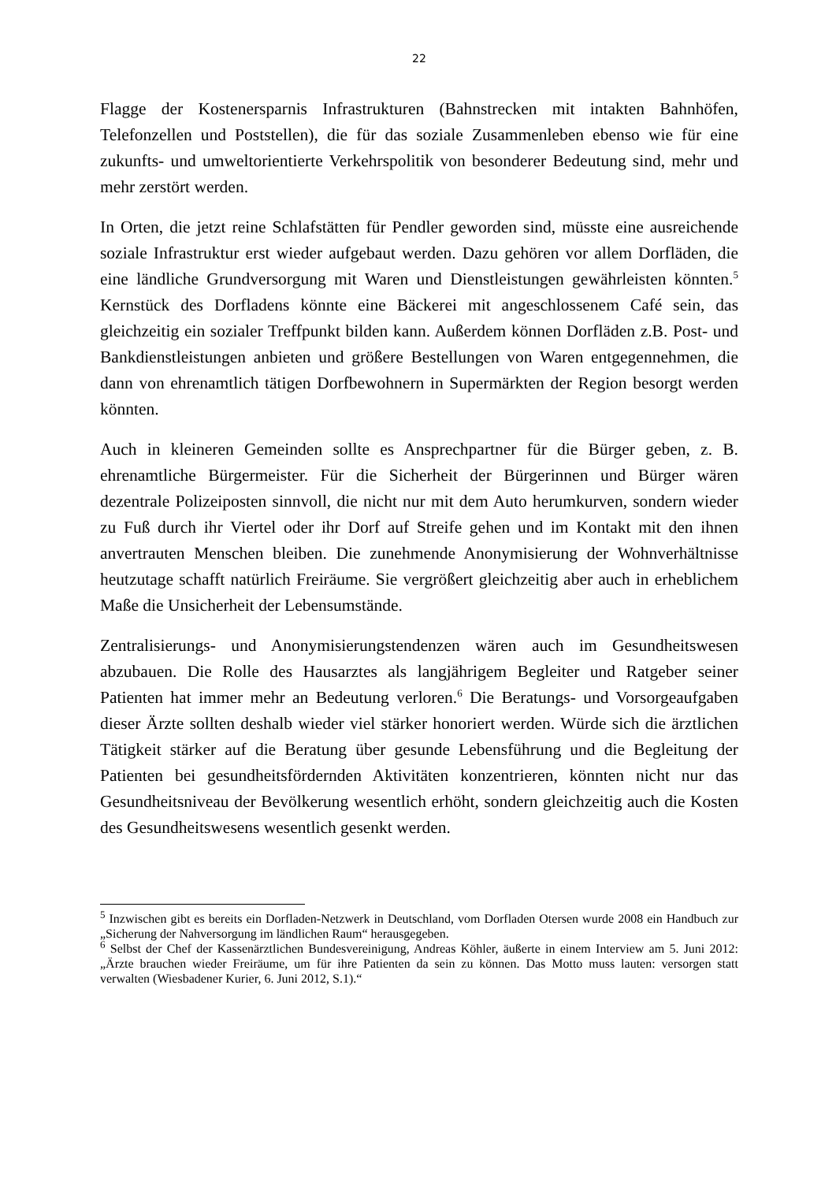22
Flagge der Kostenersparnis Infrastrukturen (Bahnstrecken mit intakten Bahnhöfen, Telefonzellen und Poststellen), die für das soziale Zusammenleben ebenso wie für eine zukunfts- und umweltorientierte Verkehrspolitik von besonderer Bedeutung sind, mehr und mehr zerstört werden.
In Orten, die jetzt reine Schlafstätten für Pendler geworden sind, müsste eine ausreichende soziale Infrastruktur erst wieder aufgebaut werden. Dazu gehören vor allem Dorfläden, die eine ländliche Grundversorgung mit Waren und Dienstleistungen gewährleisten könnten.<sup>5</sup> Kernstück des Dorfladens könnte eine Bäckerei mit angeschlossenem Café sein, das gleichzeitig ein sozialer Treffpunkt bilden kann. Außerdem können Dorfläden z.B. Post- und Bankdienstleistungen anbieten und größere Bestellungen von Waren entgegennehmen, die dann von ehrenamtlich tätigen Dorfbewohnern in Supermärkten der Region besorgt werden könnten.
Auch in kleineren Gemeinden sollte es Ansprechpartner für die Bürger geben, z. B. ehrenamtliche Bürgermeister. Für die Sicherheit der Bürgerinnen und Bürger wären dezentrale Polizeiposten sinnvoll, die nicht nur mit dem Auto herumkurven, sondern wieder zu Fuß durch ihr Viertel oder ihr Dorf auf Streife gehen und im Kontakt mit den ihnen anvertrauten Menschen bleiben. Die zunehmende Anonymisierung der Wohnverhältnisse heutzutage schafft natürlich Freiräume. Sie vergrößert gleichzeitig aber auch in erheblichem Maße die Unsicherheit der Lebensumstände.
Zentralisierungs- und Anonymisierungstendenzen wären auch im Gesundheitswesen abzubauen. Die Rolle des Hausarztes als langjährigem Begleiter und Ratgeber seiner Patienten hat immer mehr an Bedeutung verloren.<sup>6</sup> Die Beratungs- und Vorsorgeaufgaben dieser Ärzte sollten deshalb wieder viel stärker honoriert werden. Würde sich die ärztlichen Tätigkeit stärker auf die Beratung über gesunde Lebensführung und die Begleitung der Patienten bei gesundheitsfördernden Aktivitäten konzentrieren, könnten nicht nur das Gesundheitsniveau der Bevölkerung wesentlich erhöht, sondern gleichzeitig auch die Kosten des Gesundheitswesens wesentlich gesenkt werden.
<sup>5</sup> Inzwischen gibt es bereits ein Dorfladen-Netzwerk in Deutschland, vom Dorfladen Otersen wurde 2008 ein Handbuch zur „Sicherung der Nahversorgung im ländlichen Raum“ herausgegeben.
<sup>6</sup> Selbst der Chef der Kassenärztlichen Bundesvereinigung, Andreas Köhler, äußerte in einem Interview am 5. Juni 2012: „Ärzte brauchen wieder Freiräume, um für ihre Patienten da sein zu können. Das Motto muss lauten: versorgen statt verwalten (Wiesbadener Kurier, 6. Juni 2012, S.1).“